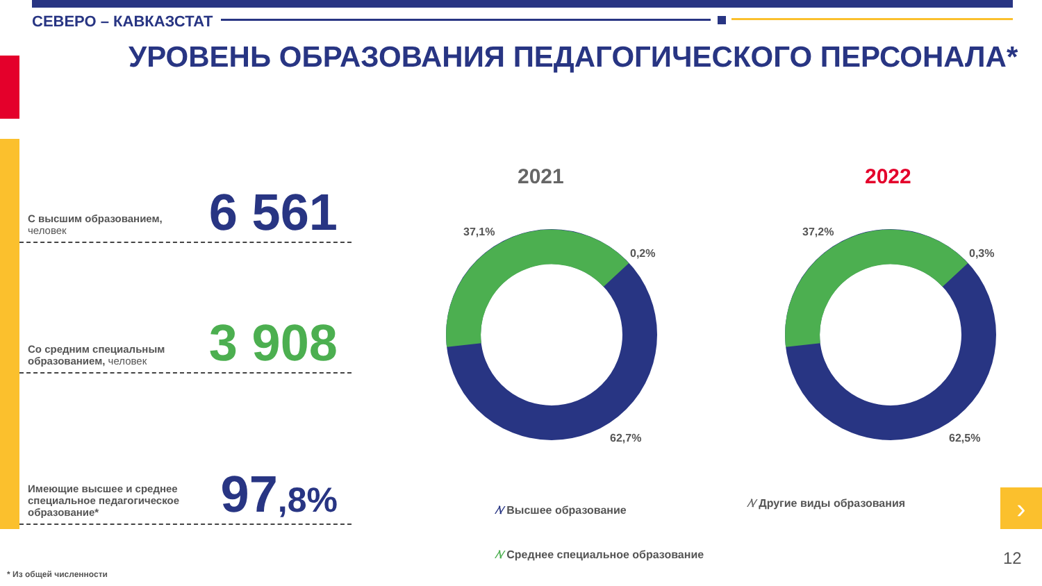СЕВЕРО – КАВКАЗСТАТ
УРОВЕНЬ ОБРАЗОВАНИЯ ПЕДАГОГИЧЕСКОГО ПЕРСОНАЛА*
С высшим образованием, человек
6 561
Со средним специальным образованием, человек
3 908
Имеющие высшее и среднее специальное педагогическое образование*
97,8%
2021 2022
37,1%
0,2%
62,7%
37,2%
0,3%
62,5%
⁄\⁄ Высшее образование
⁄\⁄ Другие виды образования
⁄\⁄ Среднее специальное образование
›
12
* Из общей численности